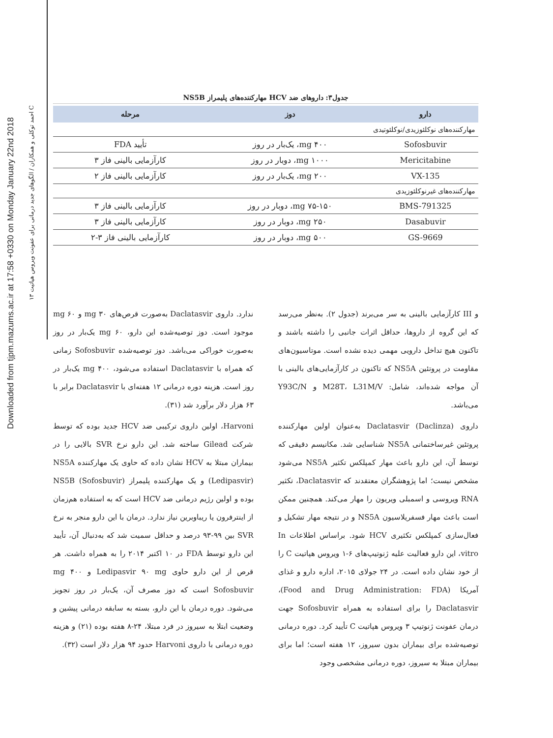Downloaded from tjpm.mazums.ac.ir at 17:58 +0330 on Monday January 22nd 2018
۱۳ احمد توکلی و همکاران / الگوهای جدید درمانی برای عفونت ویروس هپاتیت C
جدول۳: داروهای ضد HCV مهارکننده‌های پلیمراز NS5B
| دارو | دوز | مرحله |
| --- | --- | --- |
| مهارکننده‌های نوکلئوزیدی/نوکلئوتیدی | | |
| Sofosbuvir | ۴۰۰ mg، یک‌بار در روز | تأیید FDA |
| Mericitabine | ۱۰۰۰ mg، دوبار در روز | کارآزمایی بالینی فاز ۳ |
| VX-135 | ۲۰۰ mg، یک‌بار در روز | کارآزمایی بالینی فاز ۲ |
| مهارکننده‌های غیرنوکلئوزیدی | | |
| BMS-791325 | ۷۵-۱۵۰ mg، دوبار در روز | کارآزمایی بالینی فاز ۳ |
| Dasabuvir | ۲۵۰ mg، دوبار در روز | کارآزمایی بالینی فاز ۳ |
| GS-9669 | ۵۰۰ mg، دوبار در روز | کارآزمایی بالینی فاز ۳-۲ |
و III کارآزمایی بالینی به سر می‌برند (جدول ۲). به‌نظر می‌رسد که این گروه از داروها، حداقل اثرات جانبی را داشته باشند و تاکنون هیچ تداخل دارویی مهمی دیده نشده است. موتاسیون‌های مقاومت در پروتئین NS5A که تاکنون در کارآزمایی‌های بالینی با آن مواجه شده‌اند، شامل: M28T، L31M/V و Y93C/N می‌باشد.
داروی Daclatasvir (Daclinza) به‌عنوان اولین مهارکننده پروتئین غیرساختمانی NS5A شناسایی شد. مکانیسم دقیقی که توسط آن، این دارو باعث مهار کمپلکس تکثیر NS5A می‌شود مشخص نیست؛ اما پژوهشگران معتقدند که Daclatasvir، تکثیر RNA ویروسی و اسمبلی ویریون را مهار می‌کند. همچنین ممکن است باعث مهار فسفریلاسیون NS5A و در نتیجه مهار تشکیل و فعال‌سازی کمپلکس تکثیری HCV شود. براساس اطلاعات In vitro، این دارو فعالیت علیه ژنوتیپ‌های ۶-۱ ویروس هپاتیت C را از خود نشان داده است. در ۲۴ جولای ۲۰۱۵، اداره دارو و غذای آمریکا (Food and Drug Administration: FDA)، Daclatasvir را برای استفاده به همراه Sofosbuvir جهت درمان عفونت ژنوتیپ ۳ ویروس هپاتیت C تأیید کرد. دوره درمانی توصیه‌شده برای بیماران بدون سیروز، ۱۲ هفته است؛ اما برای بیماران مبتلا به سیروز، دوره درمانی مشخصی وجود
ندارد. داروی Daclatasvir به‌صورت قرص‌های ۳۰ mg و ۶۰ mg موجود است. دوز توصیه‌شده این دارو، ۶۰ mg یک‌بار در روز به‌صورت خوراکی می‌باشد. دوز توصیه‌شده Sofosbuvir زمانی که همراه با Daclatasvir استفاده می‌شود، ۴۰۰ mg یک‌بار در روز است. هزینه دوره درمانی ۱۲ هفته‌ای با Daclatasvir برابر با ۶۳ هزار دلار برآورد شد (۳۱).
Harvoni، اولین داروی ترکیبی ضد HCV جدید بوده که توسط شرکت Gilead ساخته شد. این دارو نرخ SVR بالایی را در بیماران مبتلا به HCV نشان داده که حاوی یک مهارکننده NS5A (Ledipasvir) و یک مهارکننده پلیمراز NS5B (Sofosbuvir) بوده و اولین رژیم درمانی ضد HCV است که به استفاده هم‌زمان از اینترفرون یا ریباوبرین نیاز ندارد. درمان با این دارو منجر به نرخ SVR بین ۹۹-۹۳ درصد و حداقل سمیت شد که به‌دنبال آن، تأیید این دارو توسط FDA در ۱۰ اکتبر ۲۰۱۴ را به همراه داشت. هر قرص از این دارو حاوی Ledipasvir ۹۰ mg و ۴۰۰ mg Sofosbuvir است که دوز مصرف آن، یک‌بار در روز تجویز می‌شود. دوره درمان با این دارو، بسته به سابقه درمانی پیشین و وضعیت ابتلا به سیروز در فرد مبتلا، ۲۴-۸ هفته بوده (۲۱) و هزینه دوره درمانی با داروی Harvoni حدود ۹۴ هزار دلار است (۳۲).